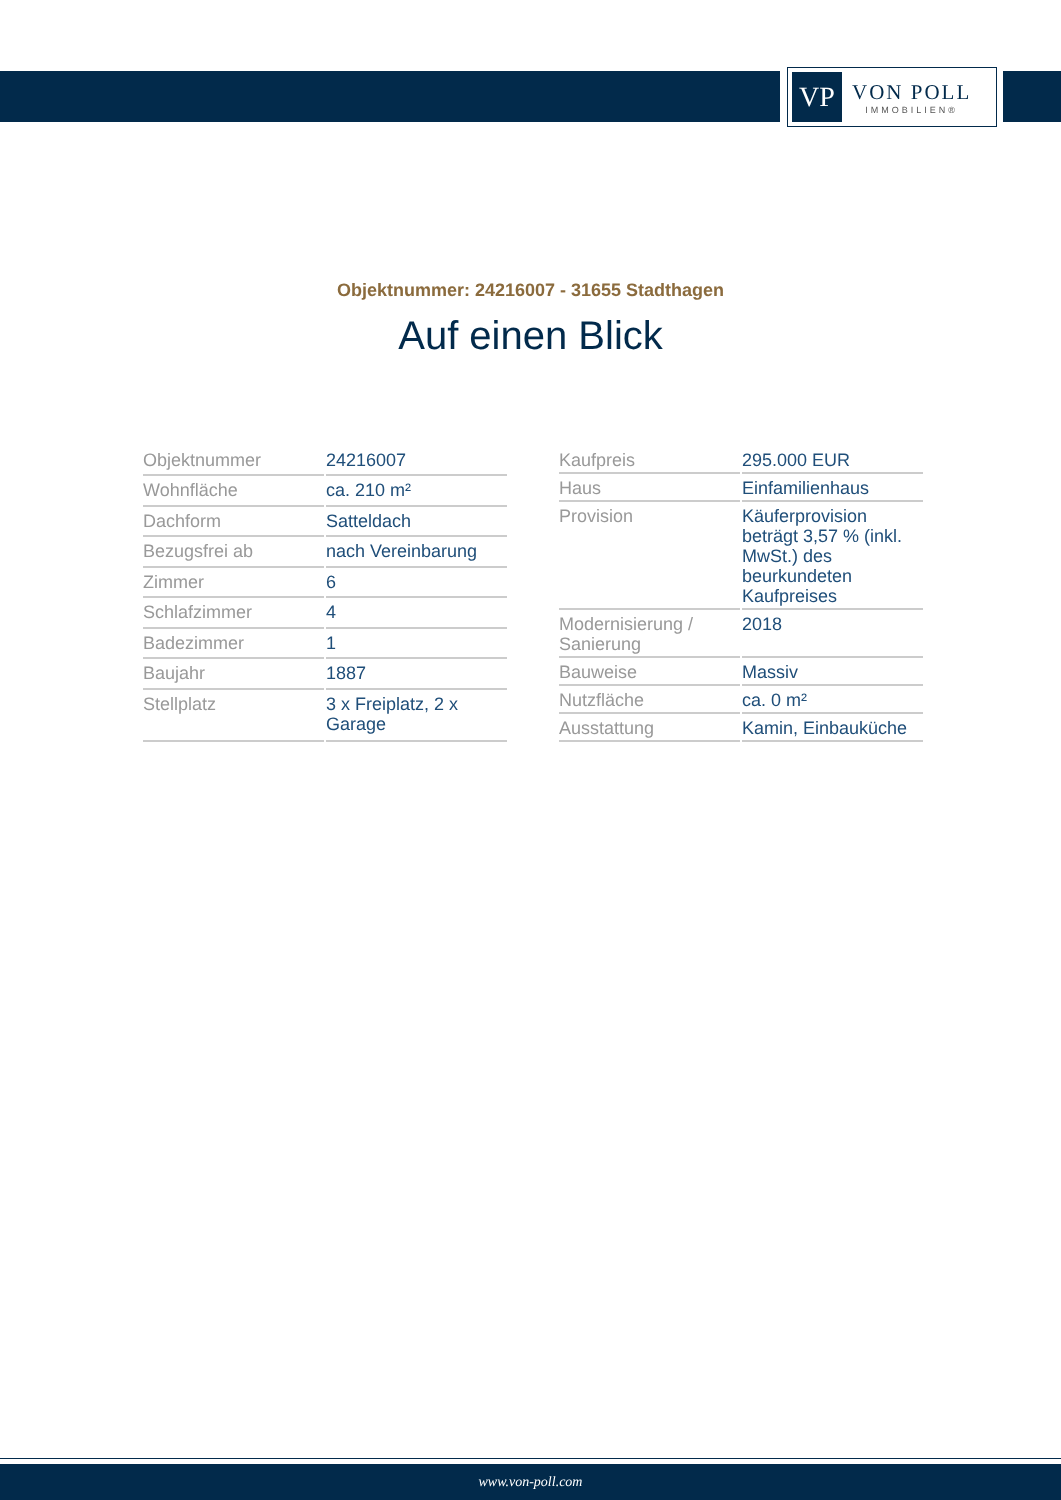VP
VON POLL
IMMOBILIEN®
Objektnummer: 24216007 - 31655 Stadthagen
Auf einen Blick
| Objektnummer | 24216007 |
| Wohnfläche | ca. 210 m² |
| Dachform | Satteldach |
| Bezugsfrei ab | nach Vereinbarung |
| Zimmer | 6 |
| Schlafzimmer | 4 |
| Badezimmer | 1 |
| Baujahr | 1887 |
| Stellplatz | 3 x Freiplatz, 2 x Garage |
| Kaufpreis | 295.000 EUR |
| Haus | Einfamilienhaus |
| Provision | Käuferprovision beträgt 3,57 % (inkl. MwSt.) des beurkundeten Kaufpreises |
| Modernisierung / Sanierung | 2018 |
| Bauweise | Massiv |
| Nutzfläche | ca. 0 m² |
| Ausstattung | Kamin, Einbauküche |
www.von-poll.com